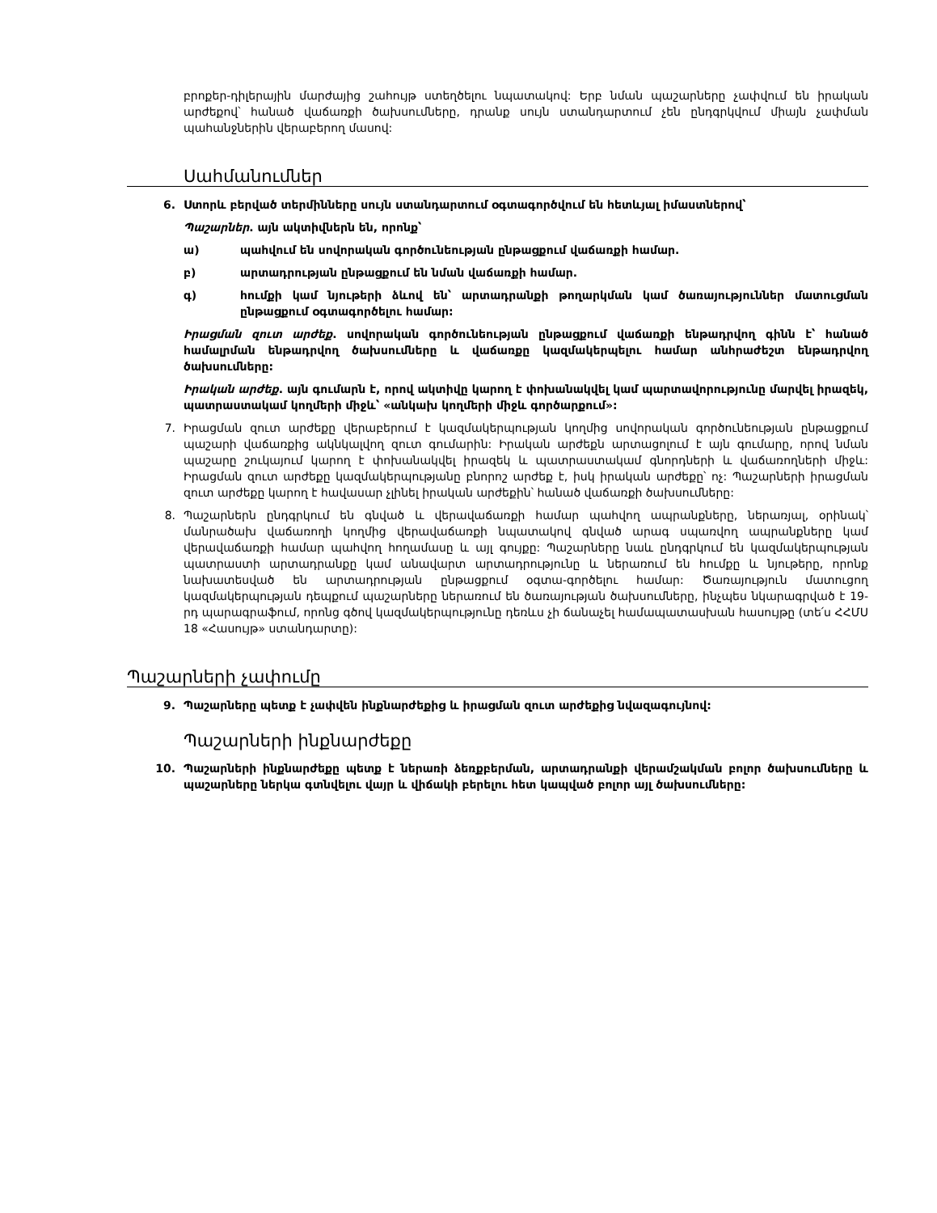բրոքեր-դիլերային մարժայից շահույթ ստեղծելու նպատակով: Երբ նման պաշարները չափվում են իրական արժեքով՝ հանած վաճառքի ծախսումները, դրանք սույն ստանդարտում չեն ընդգրկվում միայն չափման պահանջներին վերաբերող մասով:
Սահմանումներ
6. Ստորև բերված տերմինները սույն ստանդարտում օգտագործվում են հետևյալ իմաստներով՝
Պաշարներ. այն ակտիվներն են, որոնք՝
ա) պահվում են սովորական գործունեության ընթացքում վաճառքի համար.
բ) արտադրության ընթացքում են նման վաճառքի համար.
գ) հումքի կամ նյութերի ձևով են՝ արտադրանքի թողարկման կամ ծառայություններ մատուցման ընթացքում օգտագործելու համար:
Իրացման զուտ արժեք. սովորական գործունեության ընթացքում վաճառքի ենթադրվող գինն է՝ հանած համալրման ենթադրվող ծախսումները և վաճառքը կազմակերպելու համար անհրաժեշտ ենթադրվող ծախսումները:
Իրական արժեք. այն գումարն է, որով ակտիվը կարող է փոխանակվել կամ պարտավորությունը մարվել իրազեկ, պատրաստակամ կողմերի միջև՝ «անկախ կողմերի միջև գործարքում»:
7. Իրացման զուտ արժեքը վերաբերում է կազմակերպության կողմից սովորական գործունեության ընթացքում պաշարի վաճառքից ակնկալվող զուտ գումարին: Իրական արժեքն արտացոլում է այն գումարը, որով նման պաշարը շուկայում կարող է փոխանակվել իրազեկ և պատրաստակամ գնորդների և վաճառողների միջև: Իրացման զուտ արժեքը կազմակերպությանը բնորոշ արժեք է, իսկ իրական արժեքը՝ ոչ: Պաշարների իրացման զուտ արժեքը կարող է հավասար չլինել իրական արժեքին՝ հանած վաճառքի ծախսումները:
8. Պաշարներն ընդգրկում են գնված և վերավաճառքի համար պահվող ապրանքները, ներառյալ, օրինակ՝ մանրածախ վաճառողի կողմից վերավաճառքի նպատակով գնված արագ սպառվող ապրանքները կամ վերավաճառքի համար պահվող հողամասը և այլ գույքը: Պաշարները նաև ընդգրկում են կազմակերպության պատրաստի արտադրանքը կամ անավարտ արտադրությունը և ներառում են հումքը և նյութերը, որոնք նախատեսված են արտադրության ընթացքում օգտա-գործելու համար: Ծառայություն մատուցող կազմակերպության դեպքում պաշարները ներառում են ծառայության ծախսումները, ինչպես նկարագրված է 19-րդ պարագրաֆում, որոնց գծով կազմակերպությունը դեռևս չի ճանաչել համապատասխան հասույթը (տե՛ս ՀՀՄՍ 18 «Հասույթ» ստանդարտը):
Պաշարների չափումը
9. Պաշարները պետք է չափվեն ինքնարժեքից և իրացման զուտ արժեքից նվազագույնով:
Պաշարների ինքնարժեքը
10. Պաշարների ինքնարժեքը պետք է ներառի ձեռքբերման, արտադրանքի վերամշակման բոլոր ծախսումները և պաշարները ներկա գտնվելու վայր և վիճակի բերելու հետ կապված բոլոր այլ ծախսումները: